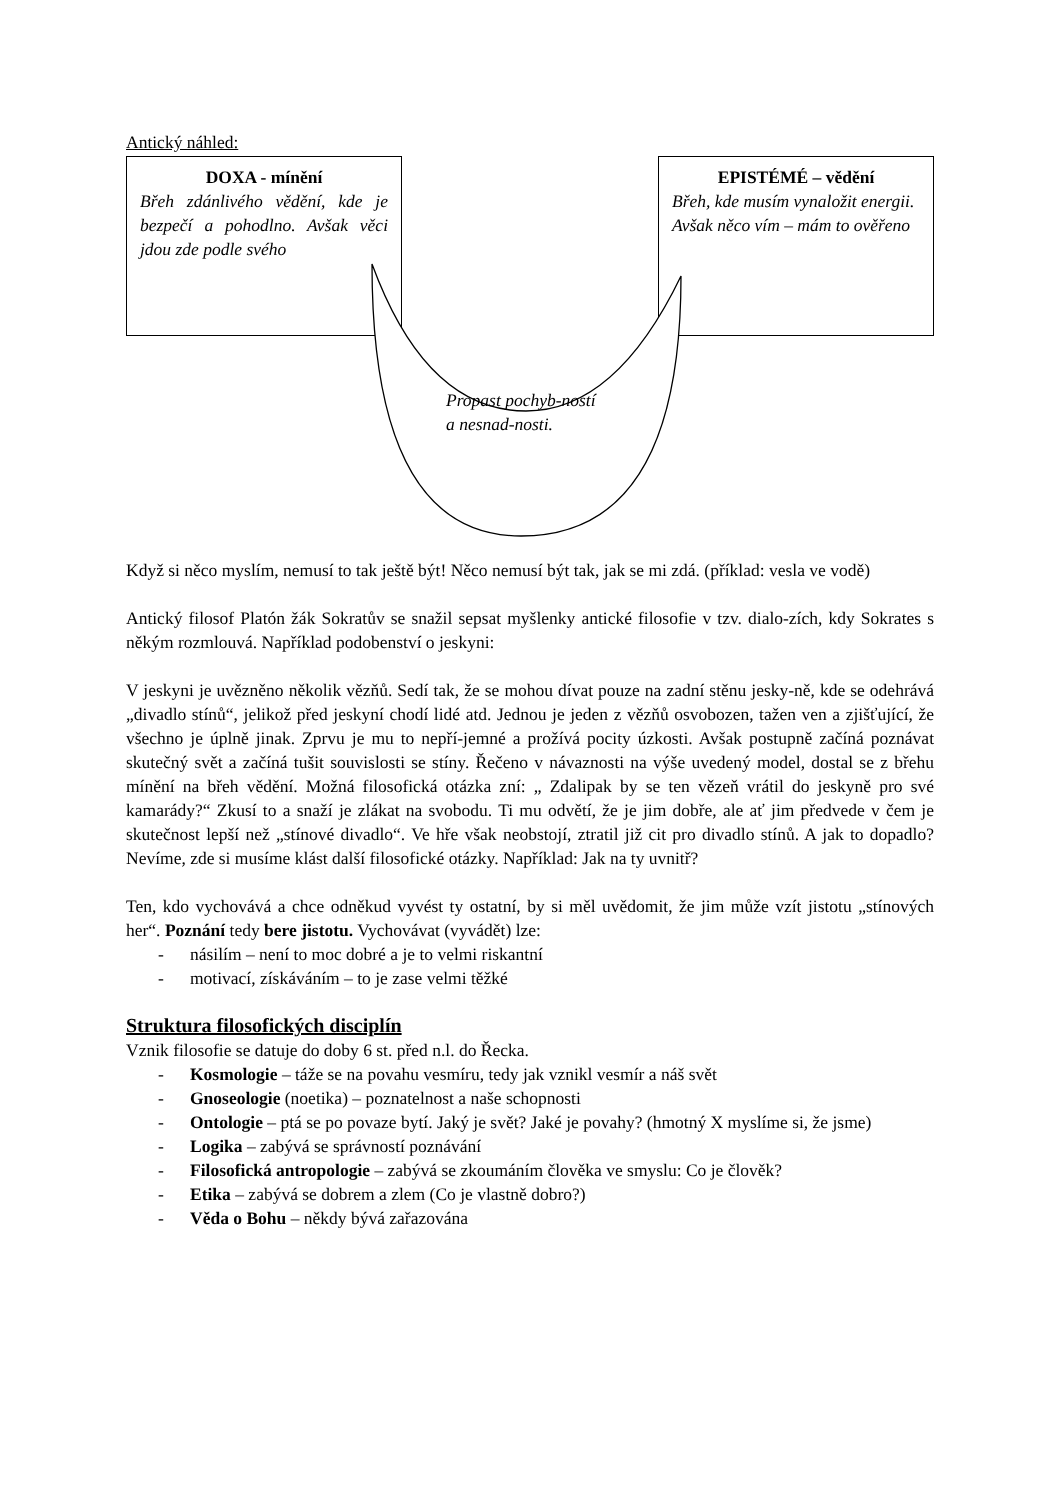Antický náhled:
DOXA - mínění
Břeh zdánlivého vědění, kde je bezpečí a pohodlno. Avšak věci jdou zde podle svého
EPISTÉMÉ – vědění
Břeh, kde musím vynaložit energii. Avšak něco vím – mám to ověřeno
Propast pochyb-ností a nesnad-nosti.
Když si něco myslím, nemusí to tak ještě být! Něco nemusí být tak, jak se mi zdá. (příklad: vesla ve vodě)
Antický filosof Platón žák Sokratův se snažil sepsat myšlenky antické filosofie v tzv. dialo-zích, kdy Sokrates s někým rozmlouvá. Například podobenství o jeskyni:
V jeskyni je uvězněno několik vězňů. Sedí tak, že se mohou dívat pouze na zadní stěnu jesky-ně, kde se odehrává „divadlo stínů“, jelikož před jeskyní chodí lidé atd. Jednou je jeden z vězňů osvobozen, tažen ven a zjišťující, že všechno je úplně jinak. Zprvu je mu to nepří-jemné a prožívá pocity úzkosti. Avšak postupně začíná poznávat skutečný svět a začíná tušit souvislosti se stíny. Řečeno v návaznosti na výše uvedený model, dostal se z břehu mínění na břeh vědění. Možná filosofická otázka zní: „ Zdalipak by se ten vězeň vrátil do jeskyně pro své kamarády?“ Zkusí to a snaží je zlákat na svobodu. Ti mu odvětí, že je jim dobře, ale ať jim předvede v čem je skutečnost lepší než „stínové divadlo“. Ve hře však neobstojí, ztratil již cit pro divadlo stínů. A jak to dopadlo? Nevíme, zde si musíme klást další filosofické otázky. Například: Jak na ty uvnitř?
Ten, kdo vychovává a chce odněkud vyvést ty ostatní, by si měl uvědomit, že jim může vzít jistotu „stínových her“. Poznání tedy bere jistotu. Vychovávat (vyvádět) lze:
- násilím – není to moc dobré a je to velmi riskantní
- motivací, získáváním – to je zase velmi těžké
Struktura filosofických disciplín
Vznik filosofie se datuje do doby 6 st. před n.l. do Řecka.
- Kosmologie – táže se na povahu vesmíru, tedy jak vznikl vesmír a náš svět
- Gnoseologie (noetika) – poznatelnost a naše schopnosti
- Ontologie – ptá se po povaze bytí. Jaký je svět? Jaké je povahy? (hmotný X myslíme si, že jsme)
- Logika – zabývá se správností poznávání
- Filosofická antropologie – zabývá se zkoumáním člověka ve smyslu: Co je člověk?
- Etika – zabývá se dobrem a zlem (Co je vlastně dobro?)
- Věda o Bohu – někdy bývá zařazována